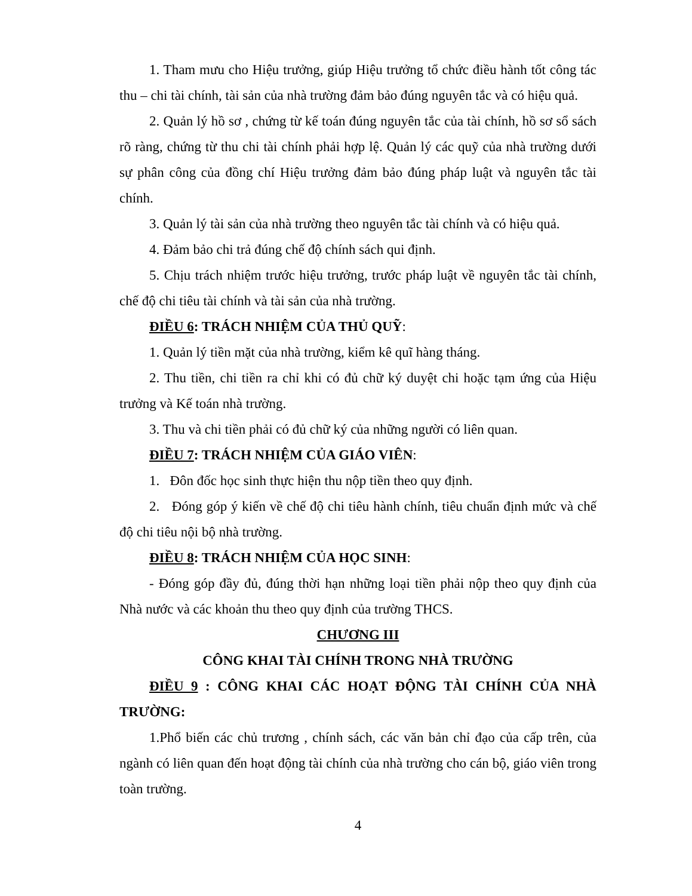1. Tham mưu cho Hiệu trưởng, giúp Hiệu trưởng tổ chức điều hành tốt công tác thu – chi tài chính, tài sản của nhà trường đảm bảo đúng nguyên tắc và có hiệu quả.
2. Quản lý hồ sơ , chứng từ kế toán đúng nguyên tắc của tài chính, hồ sơ sổ sách rõ ràng, chứng từ thu chi tài chính phải hợp lệ. Quản lý các quỹ của nhà trường dưới sự phân công của đồng chí Hiệu trưởng đảm bảo đúng pháp luật và nguyên tắc tài chính.
3. Quản lý tài sản của nhà trường theo nguyên tắc tài chính và có hiệu quả.
4. Đảm bảo chi trả đúng chế độ chính sách qui định.
5. Chịu trách nhiệm trước hiệu trưởng, trước pháp luật về nguyên tắc tài chính, chế độ chi tiêu tài chính và tài sản của nhà trường.
ĐIỀU 6: TRÁCH NHIỆM CỦA THỦ QUỸ:
1. Quản lý tiền mặt của nhà trường, kiểm kê quĩ hàng tháng.
2. Thu tiền, chi tiền ra chỉ khi có đủ chữ ký duyệt chi hoặc tạm ứng của Hiệu trưởng và Kế toán nhà trường.
3. Thu và chi tiền phải có đủ chữ ký của những người có liên quan.
ĐIỀU 7: TRÁCH NHIỆM CỦA GIÁO VIÊN:
1. Đôn đốc học sinh thực hiện thu nộp tiền theo quy định.
2. Đóng góp ý kiến về chế độ chi tiêu hành chính, tiêu chuẩn định mức và chế độ chi tiêu nội bộ nhà trường.
ĐIỀU 8: TRÁCH NHIỆM CỦA HỌC SINH:
- Đóng góp đầy đủ, đúng thời hạn những loại tiền phải nộp theo quy định của Nhà nước và các khoản thu theo quy định của trường THCS.
CHƯƠNG III
CÔNG KHAI TÀI CHÍNH TRONG NHÀ TRƯỜNG
ĐIỀU 9 : CÔNG KHAI CÁC HOẠT ĐỘNG TÀI CHÍNH CỦA NHÀ TRƯỜNG:
1.Phổ biến các chủ trương , chính sách, các văn bản chỉ đạo của cấp trên, của ngành có liên quan đến hoạt động tài chính của nhà trường cho cán bộ, giáo viên trong toàn trường.
4